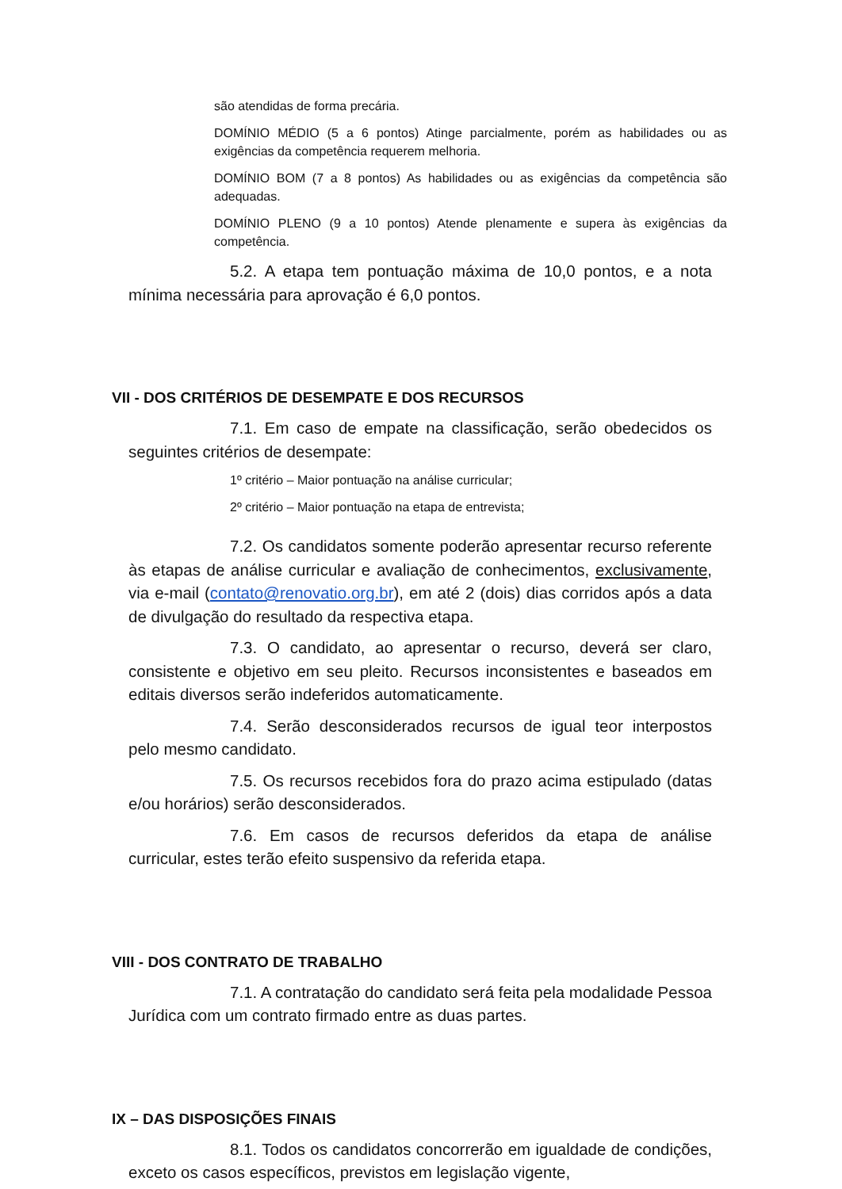são atendidas de forma precária.
DOMÍNIO MÉDIO (5 a 6 pontos) Atinge parcialmente, porém as habilidades ou as exigências da competência requerem melhoria.
DOMÍNIO BOM (7 a 8 pontos) As habilidades ou as exigências da competência são adequadas.
DOMÍNIO PLENO (9 a 10 pontos) Atende plenamente e supera às exigências da competência.
5.2. A etapa tem pontuação máxima de 10,0 pontos, e a nota mínima necessária para aprovação é 6,0 pontos.
VII - DOS CRITÉRIOS DE DESEMPATE E DOS RECURSOS
7.1. Em caso de empate na classificação, serão obedecidos os seguintes critérios de desempate:
1º critério – Maior pontuação na análise curricular;
2º critério – Maior pontuação na etapa de entrevista;
7.2. Os candidatos somente poderão apresentar recurso referente às etapas de análise curricular e avaliação de conhecimentos, exclusivamente, via e-mail (contato@renovatio.org.br), em até 2 (dois) dias corridos após a data de divulgação do resultado da respectiva etapa.
7.3. O candidato, ao apresentar o recurso, deverá ser claro, consistente e objetivo em seu pleito. Recursos inconsistentes e baseados em editais diversos serão indeferidos automaticamente.
7.4. Serão desconsiderados recursos de igual teor interpostos pelo mesmo candidato.
7.5. Os recursos recebidos fora do prazo acima estipulado (datas e/ou horários) serão desconsiderados.
7.6. Em casos de recursos deferidos da etapa de análise curricular, estes terão efeito suspensivo da referida etapa.
VIII - DOS CONTRATO DE TRABALHO
7.1. A contratação do candidato será feita pela modalidade Pessoa Jurídica com um contrato firmado entre as duas partes.
IX – DAS DISPOSIÇÕES FINAIS
8.1. Todos os candidatos concorrerão em igualdade de condições, exceto os casos específicos, previstos em legislação vigente,